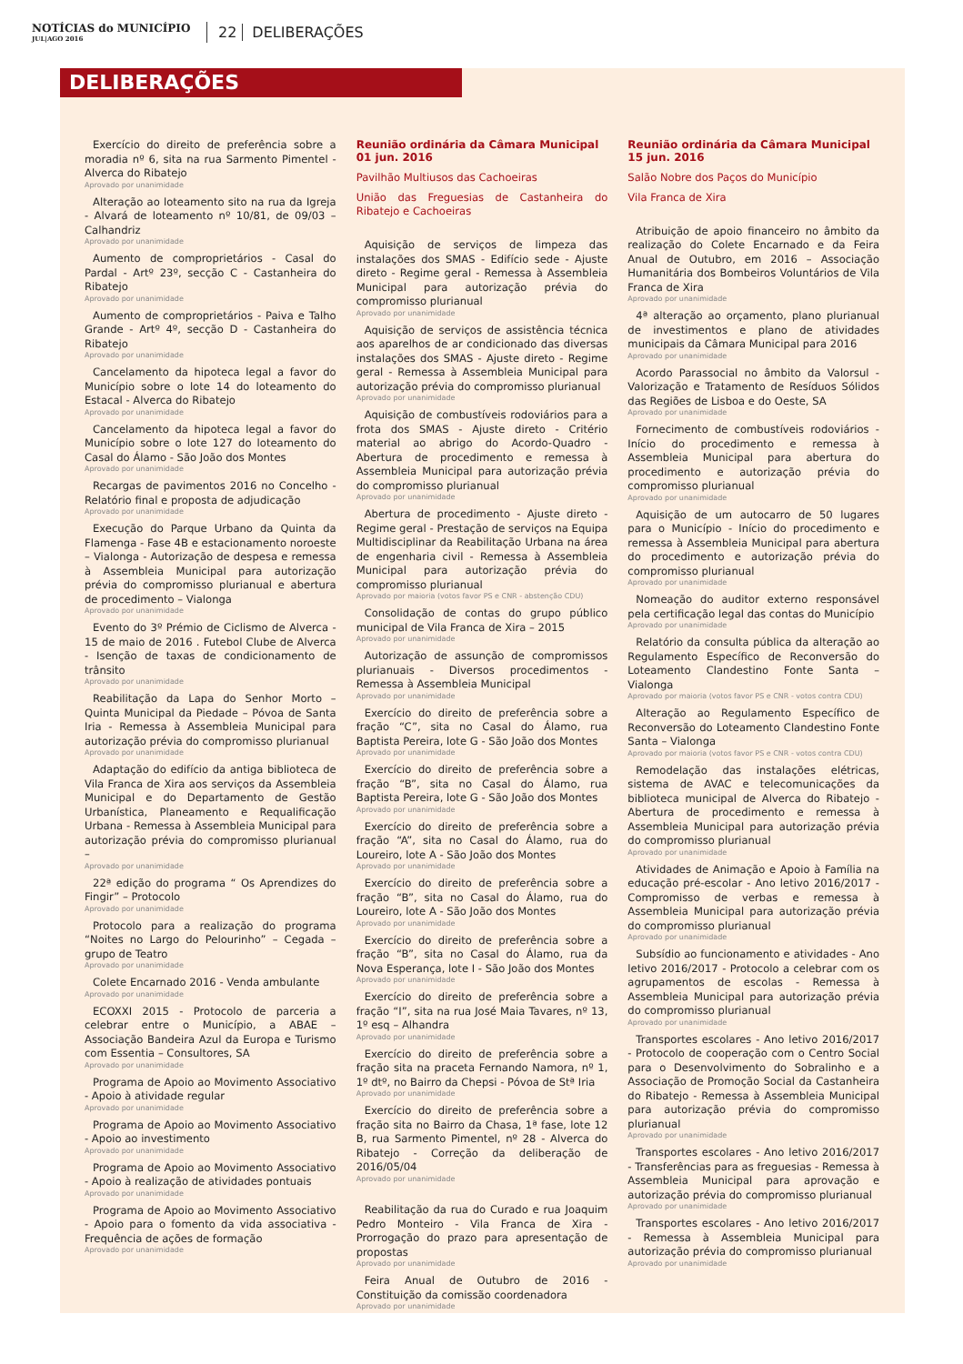NOTÍCIAS do MUNICÍPIO
JUL|AGO 2016
22 DELIBERAÇÕES
DELIBERAÇÕES
Exercício do direito de preferência sobre a moradia nº 6, sita na rua Sarmento Pimentel - Alverca do Ribatejo
Aprovado por unanimidade
Alteração ao loteamento sito na rua da Igreja - Alvará de loteamento nº 10/81, de 09/03 – Calhandriz
Aprovado por unanimidade
Aumento de comproprietários - Casal do Pardal - Artº 23º, secção C - Castanheira do Ribatejo
Aprovado por unanimidade
Aumento de comproprietários - Paiva e Talho Grande - Artº 4º, secção D - Castanheira do Ribatejo
Aprovado por unanimidade
Cancelamento da hipoteca legal a favor do Município sobre o lote 14 do loteamento do Estacal - Alverca do Ribatejo
Aprovado por unanimidade
Cancelamento da hipoteca legal a favor do Município sobre o lote 127 do loteamento do Casal do Álamo - São João dos Montes
Aprovado por unanimidade
Recargas de pavimentos 2016 no Concelho - Relatório final e proposta de adjudicação
Aprovado por unanimidade
Execução do Parque Urbano da Quinta da Flamenga - Fase 4B e estacionamento noroeste – Vialonga - Autorização de despesa e remessa à Assembleia Municipal para autorização prévia do compromisso plurianual e abertura de procedimento – Vialonga
Aprovado por unanimidade
Evento do 3º Prémio de Ciclismo de Alverca - 15 de maio de 2016 . Futebol Clube de Alverca - Isenção de taxas de condicionamento de trânsito
Aprovado por unanimidade
Reabilitação da Lapa do Senhor Morto – Quinta Municipal da Piedade – Póvoa de Santa Iria - Remessa à Assembleia Municipal para autorização prévia do compromisso plurianual
Aprovado por unanimidade
Adaptação do edifício da antiga biblioteca de Vila Franca de Xira aos serviços da Assembleia Municipal e do Departamento de Gestão Urbanística, Planeamento e Requalificação Urbana - Remessa à Assembleia Municipal para autorização prévia do compromisso plurianual –
Aprovado por unanimidade
22ª edição do programa “ Os Aprendizes do Fingir” – Protocolo
Aprovado por unanimidade
Protocolo para a realização do programa “Noites no Largo do Pelourinho” – Cegada – grupo de Teatro
Aprovado por unanimidade
Colete Encarnado 2016 - Venda ambulante
Aprovado por unanimidade
ECOXXI 2015 - Protocolo de parceria a celebrar entre o Município, a ABAE – Associação Bandeira Azul da Europa e Turismo com Essentia – Consultores, SA
Aprovado por unanimidade
Programa de Apoio ao Movimento Associativo - Apoio à atividade regular
Aprovado por unanimidade
Programa de Apoio ao Movimento Associativo - Apoio ao investimento
Aprovado por unanimidade
Programa de Apoio ao Movimento Associativo - Apoio à realização de atividades pontuais
Aprovado por unanimidade
Programa de Apoio ao Movimento Associativo - Apoio para o fomento da vida associativa - Frequência de ações de formação
Aprovado por unanimidade
Reunião ordinária da Câmara Municipal
01 jun. 2016
Pavilhão Multiusos das Cachoeiras
União das Freguesias de Castanheira do Ribatejo e Cachoeiras
Aquisição de serviços de limpeza das instalações dos SMAS - Edifício sede - Ajuste direto - Regime geral - Remessa à Assembleia Municipal para autorização prévia do compromisso plurianual
Aprovado por unanimidade
Aquisição de serviços de assistência técnica aos aparelhos de ar condicionado das diversas instalações dos SMAS - Ajuste direto - Regime geral - Remessa à Assembleia Municipal para autorização prévia do compromisso plurianual
Aprovado por unanimidade
Aquisição de combustíveis rodoviários para a frota dos SMAS - Ajuste direto - Critério material ao abrigo do Acordo-Quadro - Abertura de procedimento e remessa à Assembleia Municipal para autorização prévia do compromisso plurianual
Aprovado por unanimidade
Abertura de procedimento - Ajuste direto - Regime geral - Prestação de serviços na Equipa Multidisciplinar da Reabilitação Urbana na área de engenharia civil - Remessa à Assembleia Municipal para autorização prévia do compromisso plurianual
Aprovado por maioria (votos favor PS e CNR - abstenção CDU)
Consolidação de contas do grupo público municipal de Vila Franca de Xira – 2015
Aprovado por unanimidade
Autorização de assunção de compromissos plurianuais - Diversos procedimentos - Remessa à Assembleia Municipal
Aprovado por unanimidade
Exercício do direito de preferência sobre a fração “C”, sita no Casal do Álamo, rua Baptista Pereira, lote G - São João dos Montes
Aprovado por unanimidade
Exercício do direito de preferência sobre a fração “B”, sita no Casal do Álamo, rua Baptista Pereira, lote G - São João dos Montes
Aprovado por unanimidade
Exercício do direito de preferência sobre a fração “A”, sita no Casal do Álamo, rua do Loureiro, lote A - São João dos Montes
Aprovado por unanimidade
Exercício do direito de preferência sobre a fração “B”, sita no Casal do Álamo, rua do Loureiro, lote A - São João dos Montes
Aprovado por unanimidade
Exercício do direito de preferência sobre a fração “B”, sita no Casal do Álamo, rua da Nova Esperança, lote I - São João dos Montes
Aprovado por unanimidade
Exercício do direito de preferência sobre a fração “I”, sita na rua José Maia Tavares, nº 13, 1º esq – Alhandra
Aprovado por unanimidade
Exercício do direito de preferência sobre a fração sita na praceta Fernando Namora, nº 1, 1º dtº, no Bairro da Chepsi - Póvoa de Stª Iria
Aprovado por unanimidade
Exercício do direito de preferência sobre a fração sita no Bairro da Chasa, 1ª fase, lote 12 B, rua Sarmento Pimentel, nº 28 - Alverca do Ribatejo - Correção da deliberação de 2016/05/04
Aprovado por unanimidade
Reabilitação da rua do Curado e rua Joaquim Pedro Monteiro - Vila Franca de Xira - Prorrogação do prazo para apresentação de propostas
Aprovado por unanimidade
Feira Anual de Outubro de 2016 - Constituição da comissão coordenadora
Aprovado por unanimidade
Reunião ordinária da Câmara Municipal
15 jun. 2016
Salão Nobre dos Paços do Município
Vila Franca de Xira
Atribuição de apoio financeiro no âmbito da realização do Colete Encarnado e da Feira Anual de Outubro, em 2016 – Associação Humanitária dos Bombeiros Voluntários de Vila Franca de Xira
Aprovado por unanimidade
4ª alteração ao orçamento, plano plurianual de investimentos e plano de atividades municipais da Câmara Municipal para 2016
Aprovado por unanimidade
Acordo Parassocial no âmbito da Valorsul - Valorização e Tratamento de Resíduos Sólidos das Regiões de Lisboa e do Oeste, SA
Aprovado por unanimidade
Fornecimento de combustíveis rodoviários - Início do procedimento e remessa à Assembleia Municipal para abertura do procedimento e autorização prévia do compromisso plurianual
Aprovado por unanimidade
Aquisição de um autocarro de 50 lugares para o Município - Início do procedimento e remessa à Assembleia Municipal para abertura do procedimento e autorização prévia do compromisso plurianual
Aprovado por unanimidade
Nomeação do auditor externo responsável pela certificação legal das contas do Município
Aprovado por unanimidade
Relatório da consulta pública da alteração ao Regulamento Específico de Reconversão do Loteamento Clandestino Fonte Santa – Vialonga
Aprovado por maioria (votos favor PS e CNR - votos contra CDU)
Alteração ao Regulamento Específico de Reconversão do Loteamento Clandestino Fonte Santa – Vialonga
Aprovado por maioria (votos favor PS e CNR - votos contra CDU)
Remodelação das instalações elétricas, sistema de AVAC e telecomunicações da biblioteca municipal de Alverca do Ribatejo - Abertura de procedimento e remessa à Assembleia Municipal para autorização prévia do compromisso plurianual
Aprovado por unanimidade
Atividades de Animação e Apoio à Família na educação pré-escolar - Ano letivo 2016/2017 - Compromisso de verbas e remessa à Assembleia Municipal para autorização prévia do compromisso plurianual
Aprovado por unanimidade
Subsídio ao funcionamento e atividades - Ano letivo 2016/2017 - Protocolo a celebrar com os agrupamentos de escolas - Remessa à Assembleia Municipal para autorização prévia do compromisso plurianual
Aprovado por unanimidade
Transportes escolares - Ano letivo 2016/2017 - Protocolo de cooperação com o Centro Social para o Desenvolvimento do Sobralinho e a Associação de Promoção Social da Castanheira do Ribatejo - Remessa à Assembleia Municipal para autorização prévia do compromisso plurianual
Aprovado por unanimidade
Transportes escolares - Ano letivo 2016/2017 - Transferências para as freguesias - Remessa à Assembleia Municipal para aprovação e autorização prévia do compromisso plurianual
Aprovado por unanimidade
Transportes escolares - Ano letivo 2016/2017 - Remessa à Assembleia Municipal para autorização prévia do compromisso plurianual
Aprovado por unanimidade